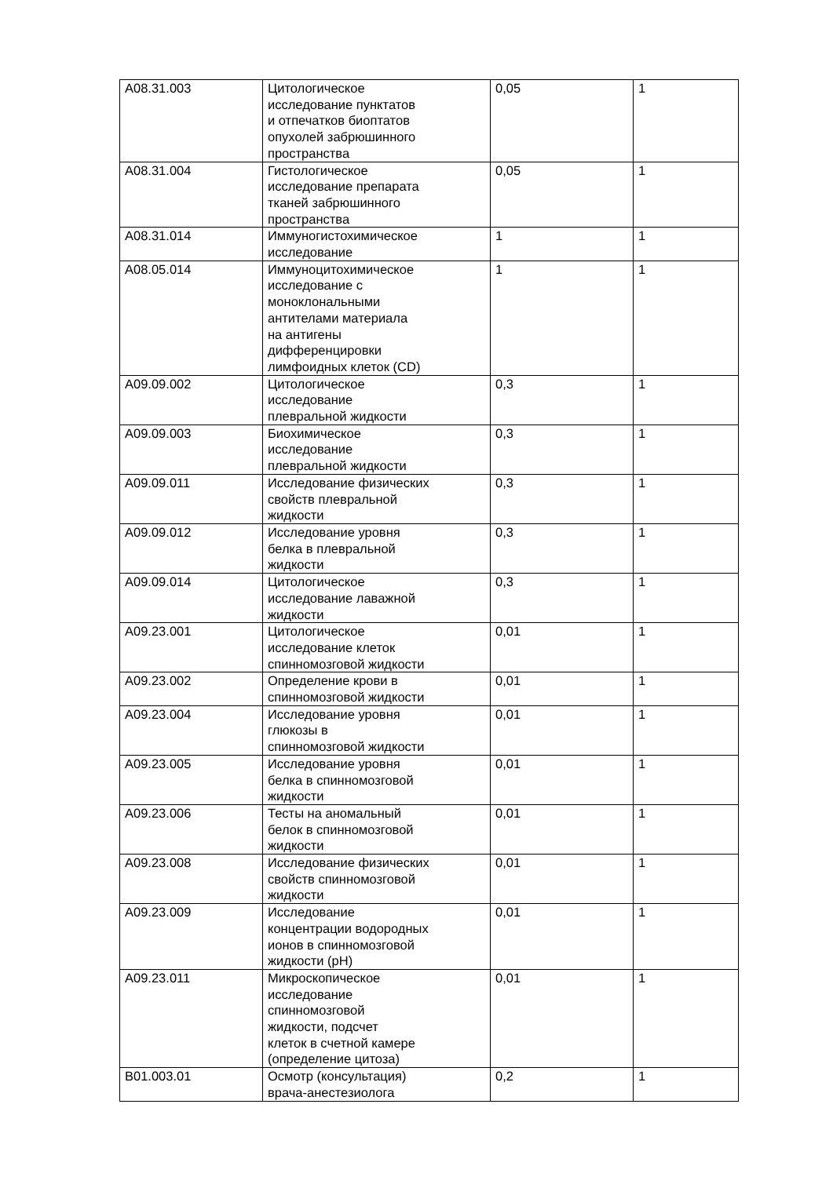| A08.31.003 | Цитологическое исследование пунктатов и отпечатков биоптатов опухолей забрюшинного пространства | 0,05 | 1 |
| A08.31.004 | Гистологическое исследование препарата тканей забрюшинного пространства | 0,05 | 1 |
| A08.31.014 | Иммуногистохимическое исследование | 1 | 1 |
| A08.05.014 | Иммуноцитохимическое исследование с моноклональными антителами материала на антигены дифференцировки лимфоидных клеток (CD) | 1 | 1 |
| A09.09.002 | Цитологическое исследование плевральной жидкости | 0,3 | 1 |
| A09.09.003 | Биохимическое исследование плевральной жидкости | 0,3 | 1 |
| A09.09.011 | Исследование физических свойств плевральной жидкости | 0,3 | 1 |
| A09.09.012 | Исследование уровня белка в плевральной жидкости | 0,3 | 1 |
| A09.09.014 | Цитологическое исследование лаважной жидкости | 0,3 | 1 |
| A09.23.001 | Цитологическое исследование клеток спинномозговой жидкости | 0,01 | 1 |
| A09.23.002 | Определение крови в спинномозговой жидкости | 0,01 | 1 |
| A09.23.004 | Исследование уровня глюкозы в спинномозговой жидкости | 0,01 | 1 |
| A09.23.005 | Исследование уровня белка в спинномозговой жидкости | 0,01 | 1 |
| A09.23.006 | Тесты на аномальный белок в спинномозговой жидкости | 0,01 | 1 |
| A09.23.008 | Исследование физических свойств спинномозговой жидкости | 0,01 | 1 |
| A09.23.009 | Исследование концентрации водородных ионов в спинномозговой жидкости (pH) | 0,01 | 1 |
| A09.23.011 | Микроскопическое исследование спинномозговой жидкости, подсчет клеток в счетной камере (определение цитоза) | 0,01 | 1 |
| B01.003.01 | Осмотр (консультация) врача-анестезиолога | 0,2 | 1 |